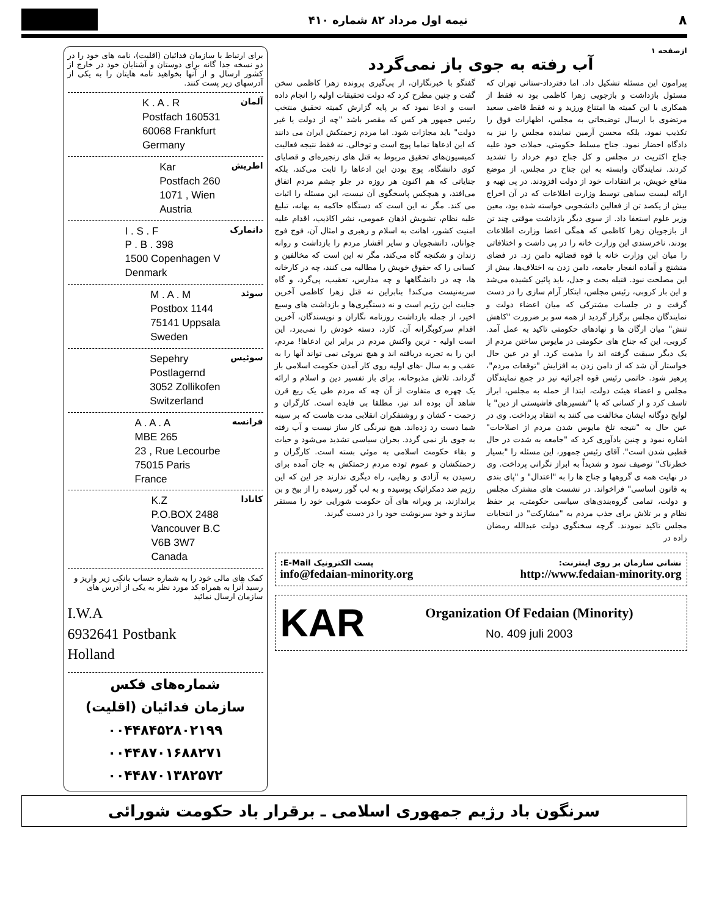۸ نیمه اول مرداد ۸۲ شماره ۴۱۰
ازصفحه ۱
آب رفته به جوی باز نمی‌گردد
پیرامون این مسئله تشکیل داد. اما دفترداد-ستانی تهران که مسئول بازداشت و بازجویی زهرا کاظمی بود نه فقط از همکاری با این کمیته ها امتناع ورزید و نه فقط قاضی سعید مرتضوی با ارسال توضیحاتی به مجلس، اظهارات فوق را تکذیب نمود، بلکه محسن آرمین نماینده مجلس را نیز به دادگاه احضار نمود. جناح مسلط حکومتی، حملات خود علیه جناح اکثریت در مجلس و کل جناح دوم خرداد را تشدید کردند. نمایندگان وابسته به این جناح در مجلس، از موضع منافع خویش، بر انتقادات خود از دولت افزودند. در پی تهیه و ارائه لیست سیاهی توسط وزارت اطلاعات که در آن اخراج بیش از یکصد تن از فعالین دانشجویی خواسته شده بود، معین وزیر علوم استعفا داد. از سوی دیگر بازداشت موقتی چند تن از بازجویان زهرا کاظمی که همگی اعضا وزارت اطلاعات بودند، ناخرسندی این وزارت خانه را در پی داشت و اختلافاتی را میان این وزارت خانه با قوه قضائیه دامن زد. در فضای متشنج و آماده انفجار جامعه، دامن زدن به اختلاف‌ها، بیش از این مصلحت نبود. فتیله بحث و جدل، باید پائین کشیده می‌شد و این بار کروبی، رئیس مجلس، ابتکار آرام سازی را در دست گرفت و در جلسات مشترکی که میان اعضاء دولت و نمایندگان مجلس برگزار گردید از همه سو بر ضرورت "کاهش تنش" میان ارگان ها و نهادهای حکومتی تاکید به عمل آمد. کروبی، این که جناح های حکومتی در مایوس ساختن مردم از یک دیگر سبقت گرفته اند را مذمت کرد. او در عین حال خواستار آن شد که از دامن زدن به افزایش "توقعات مردم"، پرهیز شود. خاتمی رئیس قوه اجرائیه نیز در جمع نمایندگان مجلس و اعضاء هیئت دولت، ابتدا از حمله به مجلس، ابراز تاسف کرد و از کسانی که با "تفسیرهای فاشیستی از دین" با لوایح دوگانه ایشان مخالفت می کنند به انتقاد پرداخت. وی در عین حال به "نتیجه تلخ مایوس شدن مردم از اصلاحات" اشاره نمود و چنین یادآوری کرد که "جامعه به شدت در حال قطبی شدن است". آقای رئیس جمهور، این مسئله را "بسیار خطرناک" توصیف نمود و شدیداً به ابراز نگرانی پرداخت. وی در نهایت همه ی گروهها و جناح ها را به "اعتدال" و "پای بندی به قانون اساسی" فراخواند. در نشست های مشترک مجلس و دولت، تمامی گروه‌بندی‌های سیاسی حکومتی، بر حفظ نظام و بر تلاش برای جذب مردم به "مشارکت" در انتخابات مجلس تاکید نمودند. گرچه سخنگوی دولت عبدالله رمضان زاده در
گفتگو با خبرنگاران، از پی‌گیری پرونده زهرا کاظمی سخن گفت و چنین مطرح کرد که دولت تحقیقات اولیه را انجام داده است و ادعا نمود که بر پایه گزارش کمیته تحقیق منتخب رئیس جمهور هر کس که مقصر باشد "چه از دولت یا غیر دولت" باید مجازات شود. اما مردم زحمتکش ایران می دانند که این ادعاها تماما پوچ است و توخالی. نه فقط نتیجه فعالیت کمیسیون‌های تحقیق مربوط به قتل های زنجیره‌ای و قضایای کوی دانشگاه، پوچ بودن این ادعاها را ثابت می‌کند، بلکه جنایاتی که هم اکنون هر روزه در جلو چشم مردم اتفاق می‌افتد، و هیچکس پاسخگوی آن نیست، این مسئله را اثبات می کند. مگر نه این است که دستگاه حاکمه به بهانه، تبلیغ علیه نظام، تشویش اذهان عمومی، نشر اکاذیب، اقدام علیه امنیت کشور، اهانت به اسلام و رهبری و امثال آن، فوج فوج جوانان، دانشجویان و سایر اقشار مردم را بازداشت و روانه زندان و شکنجه گاه می‌کند، مگر نه این است که مخالفین و کسانی را که حقوق خویش را مطالبه می کنند، چه در کارخانه ها، چه در دانشگاهها و چه مدارس، تعقیب، پی‌گرد، و گاه سربه‌نیست می‌کند! بنابراین نه قتل زهرا کاظمی آخرین جنایت این رژیم است و نه دستگیری‌ها و بازداشت های وسیع اخیر، از جمله بازداشت روزنامه نگاران و نویسندگان، آخرین اقدام سرکوبگرانه آن. کارد، دسته خودش را نمی‌برد، این است اولیه - ترین واکنش مردم در برابر این ادعاها! مردم، این را به تجربه دریافته اند و هیچ نیروئی نمی تواند آنها را به عقب و به سال -های اولیه روی کار آمدن حکومت اسلامی باز گرداند. تلاش مذبوحانه، برای باز تفسیر دین و اسلام و ارائه یک چهره ی متفاوت از آن چه که مردم طی یک ربع قرن شاهد آن بوده اند نیز، مطلقا بی فایده است. کارگران و زحمت - کشان و روشنفکران انقلابی مدت هاست که بر سینه شما دست رد زده‌اند. هیچ نیرنگی کار ساز نیست و آب رفته به جوی باز نمی گردد. بحران سیاسی تشدید می‌شود و حیات و بقاء حکومت اسلامی به موئی بسته است. کارگران و زحمتکشان و عموم توده مردم زحمتکش به جان آمده برای رسیدن به آزادی و رهایی، راه دیگری ندارند جز این که این رژیم ضد دمکراتیک پوسیده و به لب گور رسیده را از بیخ و بن براندازند، بر ویرانه های آن حکومت شورایی خود را مستقر سازند و خود سرنوشت خود را در دست گیرند.
نشانی سازمان بر روی اینترنت: پست الکترونیک E-Mail:
info@fedaian-minority.org http://www.fedaian-minority.org
KAR
Organization Of Fedaian (Minority)
No. 409 juli 2003
برای ارتباط با سازمان فدائیان (اقلیت)، نامه های خود را در دو نسخه جدا گانه برای دوستان و آشنایان خود در خارج از کشور ارسال و از آنها بخواهید نامه هایتان را به یکی از آدرسهای زیر پست کنند.
آلمان
K . A . R
Postfach 160531
60068 Frankfurt
Germany
اطریش
Kar
Postfach 260
1071 , Wien
Austria
دانمارک
I . S . F
P . B . 398
1500 Copenhagen V
Denmark
سوئد
M . A . M
Postbox 1144
75141 Uppsala
Sweden
سوئیس
Sepehry
Postlagernd
3052 Zollikofen
Switzerland
فرانسه
A . A . A
MBE 265
23 , Rue Lecourbe
75015 Paris
France
کانادا
K.Z
P.O.BOX 2488
Vancouver B.C
V6B 3W7
Canada
کمک های مالی خود را به شماره حساب بانکی زیر واریز و رسید آنرا به همراه کد مورد نظر به یکی از آدرس های سازمان ارسال نمائید
I.W.A
6932641 Postbank
Holland
شماره‌های فکس
سازمان فدائیان (اقلیت)
۰۰۴۴۸۴۵۲۸۰۲۱۹۹
۰۰۴۴۸۷۰۱۶۸۸۲۷۱
۰۰۴۴۸۷۰۱۳۸۲۵۷۲
سرنگون باد رژیم جمهوری اسلامی ـ برقرار باد حکومت شورائی